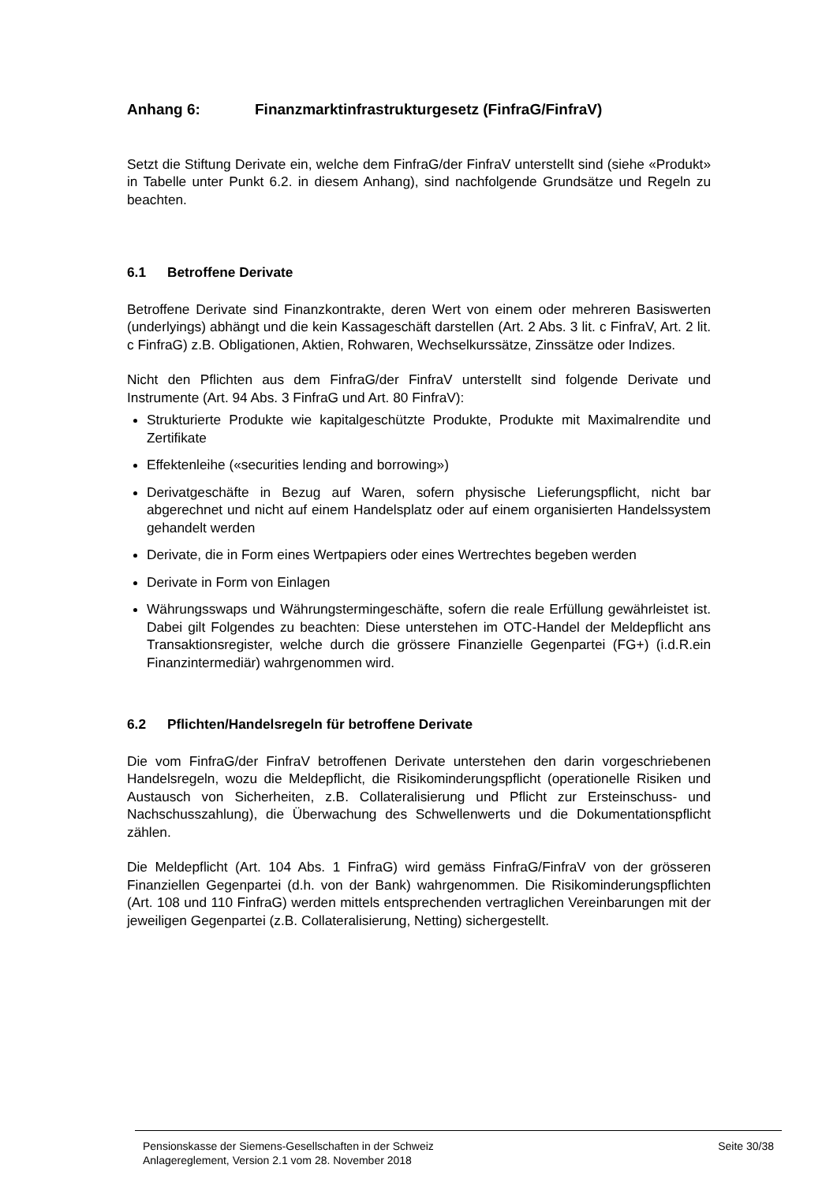Anhang 6: Finanzmarktinfrastrukturgesetz (FinfraG/FinfraV)
Setzt die Stiftung Derivate ein, welche dem FinfraG/der FinfraV unterstellt sind (siehe «Produkt» in Tabelle unter Punkt 6.2. in diesem Anhang), sind nachfolgende Grundsätze und Regeln zu beachten.
6.1 Betroffene Derivate
Betroffene Derivate sind Finanzkontrakte, deren Wert von einem oder mehreren Basiswerten (underlyings) abhängt und die kein Kassageschäft darstellen (Art. 2 Abs. 3 lit. c FinfraV, Art. 2 lit. c FinfraG) z.B. Obligationen, Aktien, Rohwaren, Wechselkurssätze, Zinssätze oder Indizes.
Nicht den Pflichten aus dem FinfraG/der FinfraV unterstellt sind folgende Derivate und Instrumente (Art. 94 Abs. 3 FinfraG und Art. 80 FinfraV):
Strukturierte Produkte wie kapitalgeschützte Produkte, Produkte mit Maximalrendite und Zertifikate
Effektenleihe («securities lending and borrowing»)
Derivatgeschäfte in Bezug auf Waren, sofern physische Lieferungspflicht, nicht bar abgerechnet und nicht auf einem Handelsplatz oder auf einem organisierten Handelssystem gehandelt werden
Derivate, die in Form eines Wertpapiers oder eines Wertrechtes begeben werden
Derivate in Form von Einlagen
Währungsswaps und Währungstermingeschäfte, sofern die reale Erfüllung gewährleistet ist. Dabei gilt Folgendes zu beachten: Diese unterstehen im OTC-Handel der Meldepflicht ans Transaktionsregister, welche durch die grössere Finanzielle Gegenpartei (FG+) (i.d.R.ein Finanzintermediär) wahrgenommen wird.
6.2 Pflichten/Handelsregeln für betroffene Derivate
Die vom FinfraG/der FinfraV betroffenen Derivate unterstehen den darin vorgeschriebenen Handelsregeln, wozu die Meldepflicht, die Risikominderungspflicht (operationelle Risiken und Austausch von Sicherheiten, z.B. Collateralisierung und Pflicht zur Ersteinschuss- und Nachschusszahlung), die Überwachung des Schwellenwerts und die Dokumentationspflicht zählen.
Die Meldepflicht (Art. 104 Abs. 1 FinfraG) wird gemäss FinfraG/FinfraV von der grösseren Finanziellen Gegenpartei (d.h. von der Bank) wahrgenommen. Die Risikominderungspflichten (Art. 108 und 110 FinfraG) werden mittels entsprechenden vertraglichen Vereinbarungen mit der jeweiligen Gegenpartei (z.B. Collateralisierung, Netting) sichergestellt.
Pensionskasse der Siemens-Gesellschaften in der Schweiz
Anlagereglement, Version 2.1 vom 28. November 2018
Seite 30/38